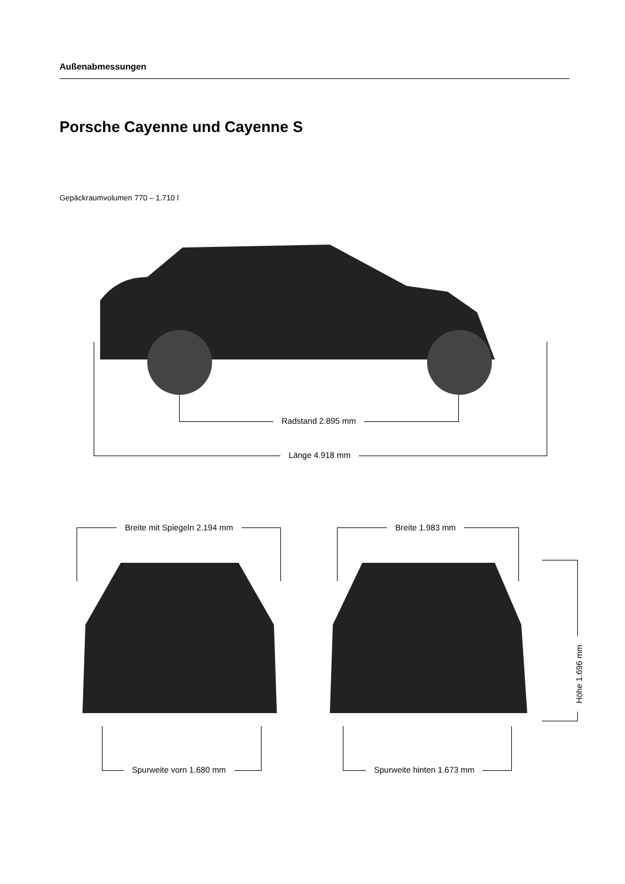Außenabmessungen
Porsche Cayenne und Cayenne S
Gepäckraumvolumen 770 – 1.710 l
Radstand 2.895 mm
Länge 4.918 mm
Breite mit Spiegeln 2.194 mm Breite 1.983 mm
Höhe 1.696 mm
Spurweite vorn 1.680 mm Spurweite hinten 1.673 mm